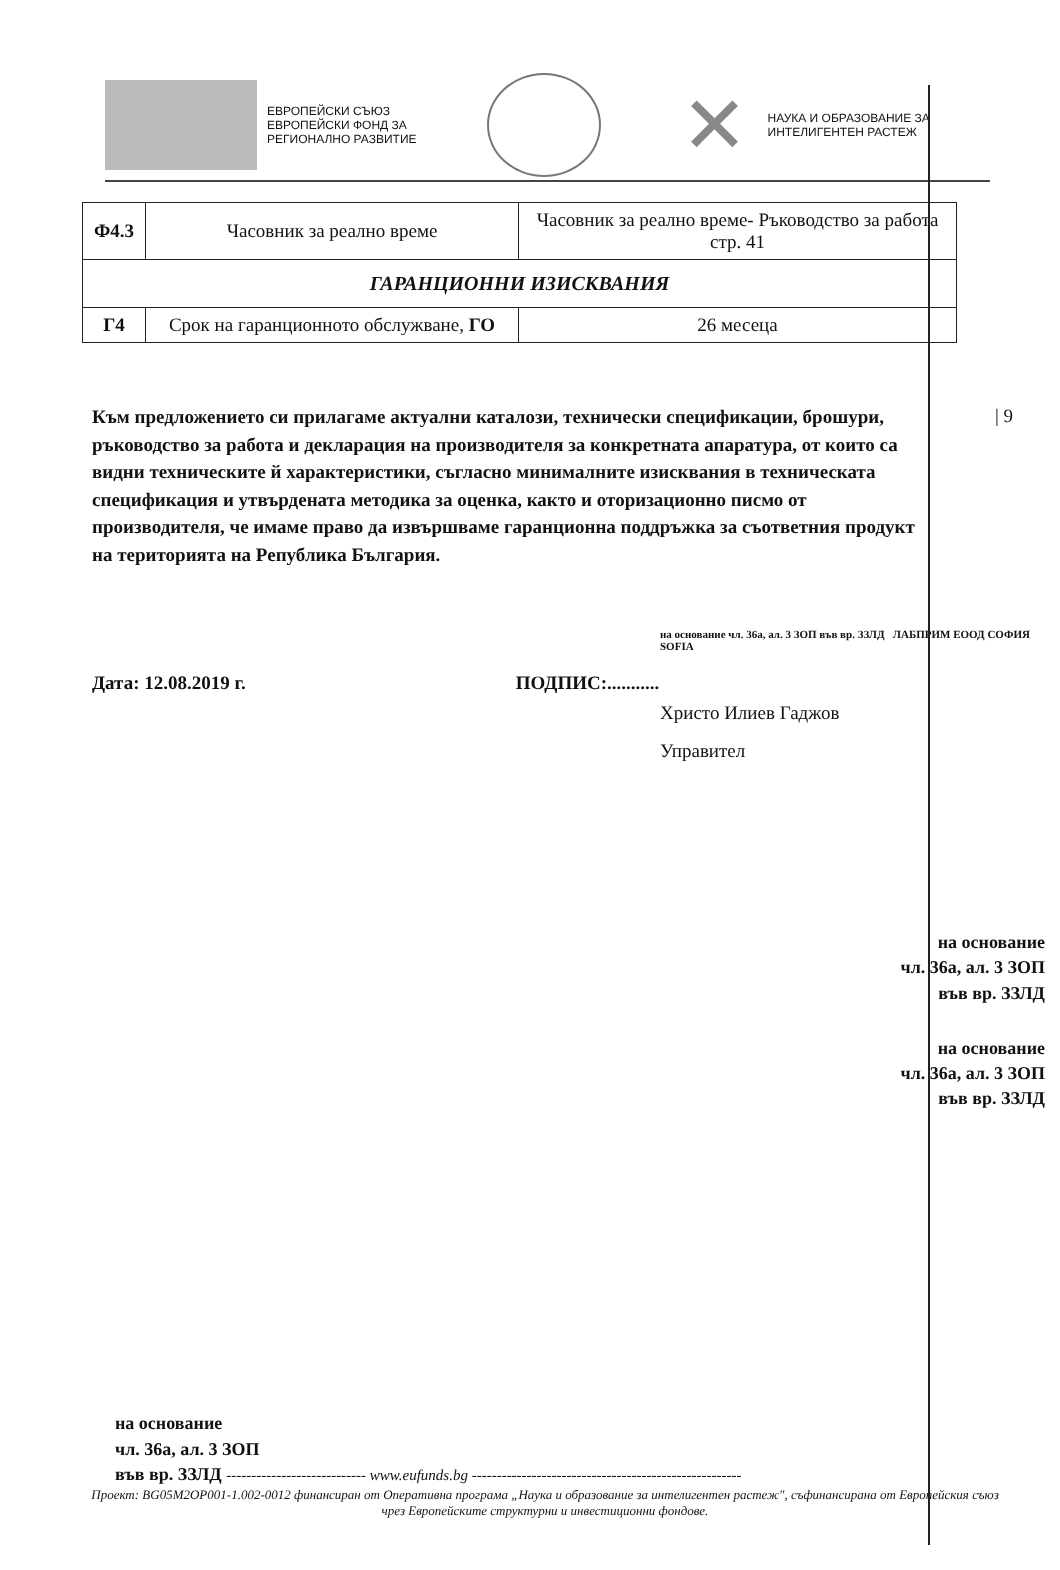ЕВРОПЕЙСКИ СЪЮЗ
ЕВРОПЕЙСКИ ФОНД ЗА
РЕГИОНАЛНО РАЗВИТИЕ
✕
НАУКА И ОБРАЗОВАНИЕ ЗА
ИНТЕЛИГЕНТЕН РАСТЕЖ
| Ф4.3 | Часовник за реално време | Часовник за реално време- Ръководство за работа стр. 41 |
| ГАРАНЦИОННИ ИЗИСКВАНИЯ | | |
| Г4 | Срок на гаранционното обслужване, ГО | 26 месеца |
| 9
Към предложението си прилагаме актуални каталози, технически спецификации, брошури, ръководство за работа и декларация на производителя за конкретната апаратура, от които са видни техническите й характеристики, съгласно минималните изисквания в техническата спецификация и утвърдената методика за оценка, както и оторизационно писмо от производителя, че имаме право да извършваме гаранционна поддръжка за съответния продукт на територията на Република България.
на основание чл. 36а, ал. 3 ЗОП във вр. ЗЗЛД ЛАБПРИМ ЕООД СОФИЯ SOFIA
Дата: 12.08.2019 г. ПОДПИС:...........
Христо Илиев Гаджов
Управител
на основание
чл. 36а, ал. 3 ЗОП
във вр. ЗЗЛД
на основание
чл. 36а, ал. 3 ЗОП
във вр. ЗЗЛД
на основание
чл. 36а, ал. 3 ЗОП
във вр. ЗЗЛД ---------------------------- www.eufunds.bg ------------------------------------------------------
Проект: BG05M2OP001-1.002-0012 финансиран от Оперативна програма „Наука и образование за интелигентен растеж", съфинансирана от Европейския съюз чрез Европейските структурни и инвестиционни фондове.